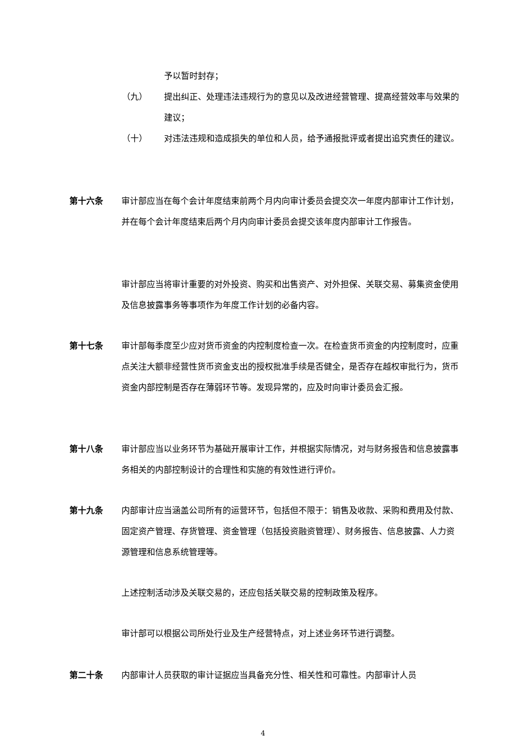予以暂时封存；
（九） 提出纠正、处理违法违规行为的意见以及改进经营管理、提高经营效率与效果的建议；
（十） 对违法违规和造成损失的单位和人员，给予通报批评或者提出追究责任的建议。
第十六条 审计部应当在每个会计年度结束前两个月内向审计委员会提交次一年度内部审计工作计划，并在每个会计年度结束后两个月内向审计委员会提交该年度内部审计工作报告。
审计部应当将审计重要的对外投资、购买和出售资产、对外担保、关联交易、募集资金使用及信息披露事务等事项作为年度工作计划的必备内容。
第十七条 审计部每季度至少应对货币资金的内控制度检查一次。在检查货币资金的内控制度时，应重点关注大额非经营性货币资金支出的授权批准手续是否健全，是否存在越权审批行为，货币资金内部控制是否存在薄弱环节等。发现异常的，应及时向审计委员会汇报。
第十八条 审计部应当以业务环节为基础开展审计工作，并根据实际情况，对与财务报告和信息披露事务相关的内部控制设计的合理性和实施的有效性进行评价。
第十九条 内部审计应当涵盖公司所有的运营环节，包括但不限于：销售及收款、采购和费用及付款、固定资产管理、存货管理、资金管理（包括投资融资管理）、财务报告、信息披露、人力资源管理和信息系统管理等。
上述控制活动涉及关联交易的，还应包括关联交易的控制政策及程序。
审计部可以根据公司所处行业及生产经营特点，对上述业务环节进行调整。
第二十条 内部审计人员获取的审计证据应当具备充分性、相关性和可靠性。内部审计人员
4